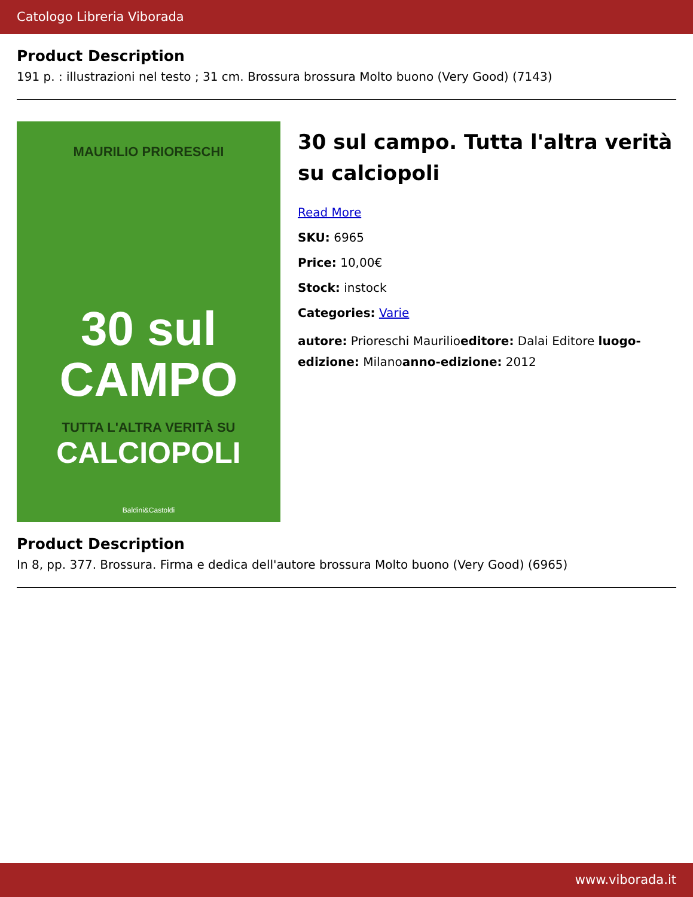Catologo Libreria Viborada
Product Description
191 p. : illustrazioni nel testo ; 31 cm. Brossura brossura Molto buono (Very Good) (7143)
MAURILIO PRIORESCHI
30 sul
CAMPO
TUTTA L'ALTRA VERITÀ SU
CALCIOPOLI
Baldini&Castoldi
30 sul campo. Tutta l'altra verità su calciopoli
Read More
SKU: 6965
Price: 10,00€
Stock: instock
Categories: Varie
autore: Prioreschi Maurilioeditore: Dalai Editore luogo-edizione: Milanoanno-edizione: 2012
Product Description
In 8, pp. 377. Brossura. Firma e dedica dell'autore brossura Molto buono (Very Good) (6965)
www.viborada.it